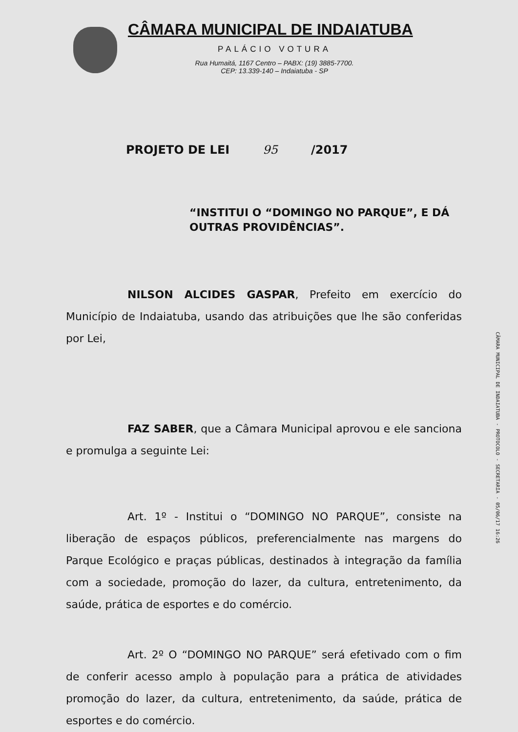CÂMARA MUNICIPAL DE INDAIATUBA
PALÁCIO VOTURA
Rua Humaitá, 1167 Centro – PABX: (19) 3885-7700.
CEP: 13.339-140 – Indaiatuba - SP
PROJETO DE LEI 95 /2017
“INSTITUI O “DOMINGO NO PARQUE”, E DÁ OUTRAS PROVIDÊNCIAS”.
NILSON ALCIDES GASPAR, Prefeito em exercício do Município de Indaiatuba, usando das atribuições que lhe são conferidas por Lei,
FAZ SABER, que a Câmara Municipal aprovou e ele sanciona e promulga a seguinte Lei:
Art. 1º - Institui o “DOMINGO NO PARQUE”, consiste na liberação de espaços públicos, preferencialmente nas margens do Parque Ecológico e praças públicas, destinados à integração da família com a sociedade, promoção do lazer, da cultura, entretenimento, da saúde, prática de esportes e do comércio.
Art. 2º O “DOMINGO NO PARQUE” será efetivado com o fim de conferir acesso amplo à população para a prática de atividades promoção do lazer, da cultura, entretenimento, da saúde, prática de esportes e do comércio.
CÂMARA MUNICIPAL DE INDAIATUBA - PROTOCOLO - SECRETARIA - 05/06/17 16:26